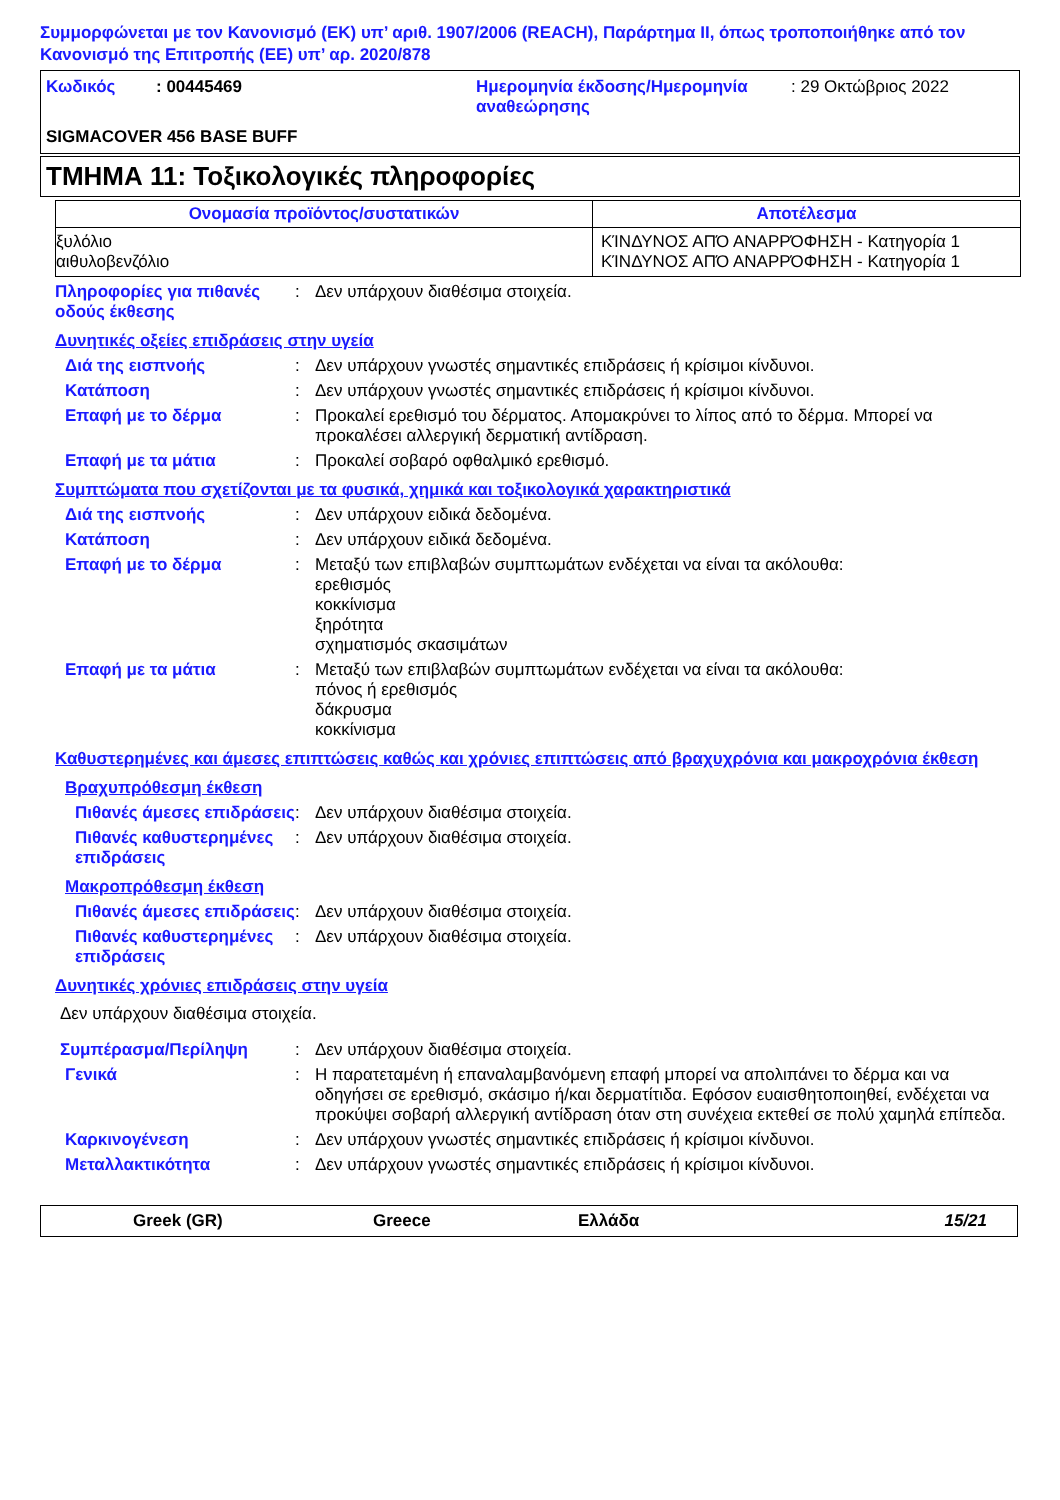Συμμορφώνεται με τον Κανονισμό (ΕΚ) υπ’ αριθ. 1907/2006 (REACH), Παράρτημα II, όπως τροποποιήθηκε από τον Κανονισμό της Επιτροπής (ΕΕ) υπ’ αρ. 2020/878
| Κωδικός | : 00445469 | Ημερομηνία έκδοσης/Ημερομηνία αναθεώρησης | : 29 Οκτώβριος 2022 |
SIGMACOVER 456 BASE BUFF
ΤΜΗΜΑ 11: Τοξικολογικές πληροφορίες
| Ονομασία προϊόντος/συστατικών | Αποτέλεσμα |
| --- | --- |
| ξυλόλιο αιθυλοβενζόλιο | ΚΊΝΔΥΝΟΣ ΑΠΌ ΑΝΑΡΡΌΦΗΣΗ - Κατηγορία 1 ΚΊΝΔΥΝΟΣ ΑΠΌ ΑΝΑΡΡΌΦΗΣΗ - Κατηγορία 1 |
Πληροφορίες για πιθανές οδούς έκθεσης
: Δεν υπάρχουν διαθέσιμα στοιχεία.
Δυνητικές οξείες επιδράσεις στην υγεία
Διά της εισπνοής : Δεν υπάρχουν γνωστές σημαντικές επιδράσεις ή κρίσιμοι κίνδυνοι.
Κατάποση : Δεν υπάρχουν γνωστές σημαντικές επιδράσεις ή κρίσιμοι κίνδυνοι.
Επαφή με το δέρμα : Προκαλεί ερεθισμό του δέρματος. Απομακρύνει το λίπος από το δέρμα. Μπορεί να προκαλέσει αλλεργική δερματική αντίδραση.
Επαφή με τα μάτια : Προκαλεί σοβαρό οφθαλμικό ερεθισμό.
Συμπτώματα που σχετίζονται με τα φυσικά, χημικά και τοξικολογικά χαρακτηριστικά
Διά της εισπνοής : Δεν υπάρχουν ειδικά δεδομένα.
Κατάποση : Δεν υπάρχουν ειδικά δεδομένα.
Επαφή με το δέρμα : Μεταξύ των επιβλαβών συμπτωμάτων ενδέχεται να είναι τα ακόλουθα:
ερεθισμός
κοκκίνισμα
ξηρότητα
σχηματισμός σκασιμάτων
Επαφή με τα μάτια : Μεταξύ των επιβλαβών συμπτωμάτων ενδέχεται να είναι τα ακόλουθα:
πόνος ή ερεθισμός
δάκρυσμα
κοκκίνισμα
Καθυστερημένες και άμεσες επιπτώσεις καθώς και χρόνιες επιπτώσεις από βραχυχρόνια και μακροχρόνια έκθεση
Βραχυπρόθεσμη έκθεση
Πιθανές άμεσες επιδράσεις
: Δεν υπάρχουν διαθέσιμα στοιχεία.
Πιθανές καθυστερημένες επιδράσεις
: Δεν υπάρχουν διαθέσιμα στοιχεία.
Μακροπρόθεσμη έκθεση
Πιθανές άμεσες επιδράσεις
: Δεν υπάρχουν διαθέσιμα στοιχεία.
Πιθανές καθυστερημένες επιδράσεις
: Δεν υπάρχουν διαθέσιμα στοιχεία.
Δυνητικές χρόνιες επιδράσεις στην υγεία
Δεν υπάρχουν διαθέσιμα στοιχεία.
Συμπέρασμα/Περίληψη : Δεν υπάρχουν διαθέσιμα στοιχεία.
Γενικά : Η παρατεταμένη ή επαναλαμβανόμενη επαφή μπορεί να απολιπάνει το δέρμα και να οδηγήσει σε ερεθισμό, σκάσιμο ή/και δερματίτιδα. Εφόσον ευαισθητοποιηθεί, ενδέχεται να προκύψει σοβαρή αλλεργική αντίδραση όταν στη συνέχεια εκτεθεί σε πολύ χαμηλά επίπεδα.
Καρκινογένεση : Δεν υπάρχουν γνωστές σημαντικές επιδράσεις ή κρίσιμοι κίνδυνοι.
Μεταλλακτικότητα : Δεν υπάρχουν γνωστές σημαντικές επιδράσεις ή κρίσιμοι κίνδυνοι.
Greek (GR) Greece Ελλάδα 15/21